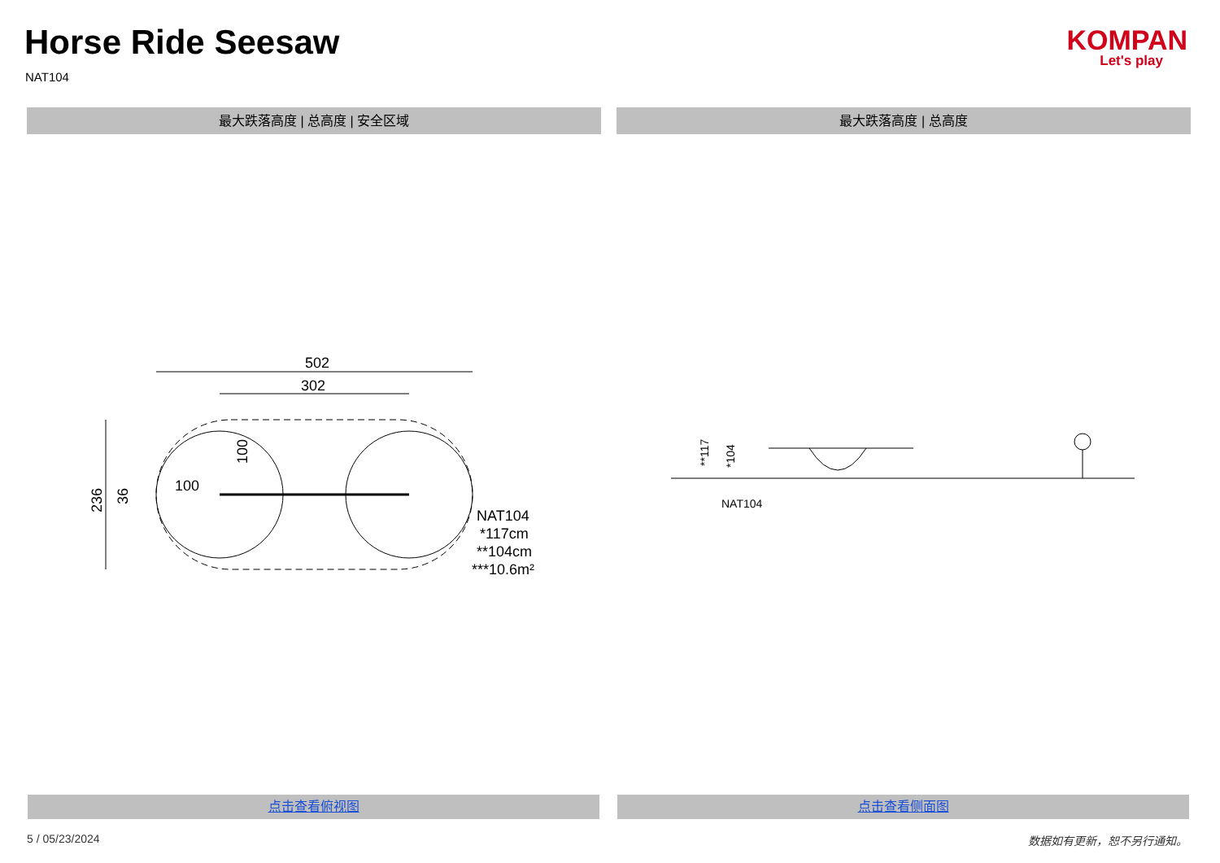Horse Ride Seesaw
NAT104
KOMPAN
Let's play
最大跌落高度 | 总高度 | 安全区域 最大跌落高度 | 总高度
502
302
100
NAT104
*117cm
**104cm
***10.6m²
236
36
100
**117
*104
NAT104
点击查看俯视图 点击查看侧面图
5 / 05/23/2024 数据如有更新，恕不另行通知。